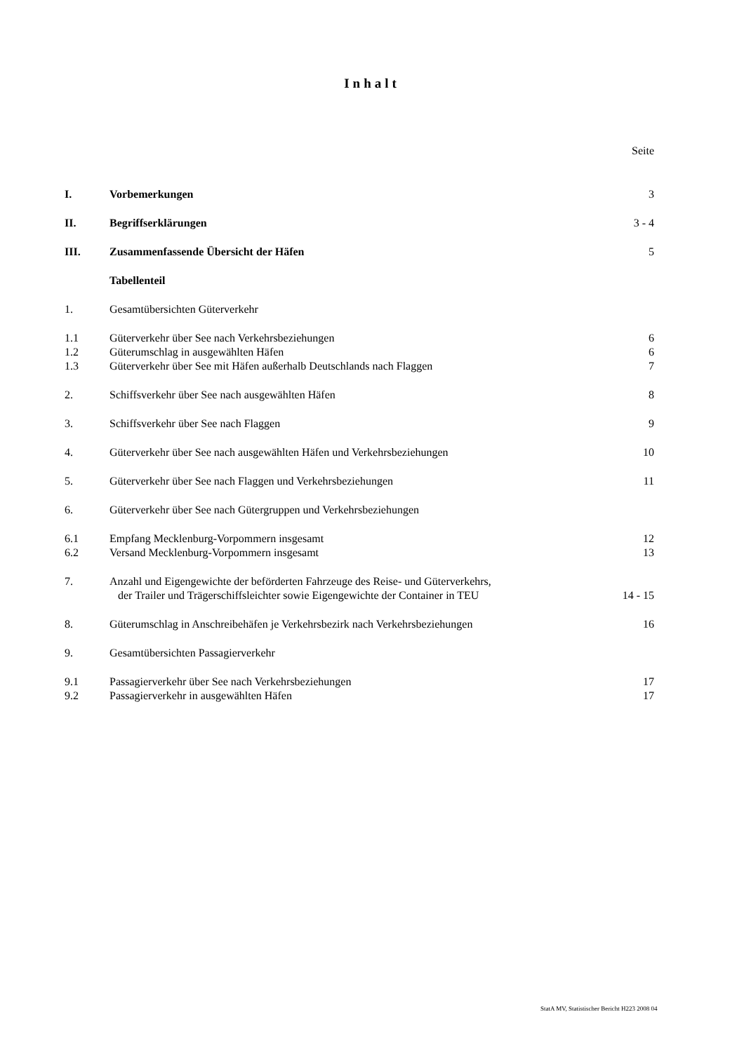Inhalt
| | | Seite |
| I. | Vorbemerkungen | 3 |
| II. | Begriffserklärungen | 3 - 4 |
| III. | Zusammenfassende Übersicht der Häfen | 5 |
| | Tabellenteil | |
| 1. | Gesamtübersichten Güterverkehr | |
| 1.1 | Güterverkehr über See nach Verkehrsbeziehungen | 6 |
| 1.2 | Güterumschlag in ausgewählten Häfen | 6 |
| 1.3 | Güterverkehr über See mit Häfen außerhalb Deutschlands nach Flaggen | 7 |
| 2. | Schiffsverkehr über See nach ausgewählten Häfen | 8 |
| 3. | Schiffsverkehr über See nach Flaggen | 9 |
| 4. | Güterverkehr über See nach ausgewählten Häfen und Verkehrsbeziehungen | 10 |
| 5. | Güterverkehr über See nach Flaggen und Verkehrsbeziehungen | 11 |
| 6. | Güterverkehr über See nach Gütergruppen und Verkehrsbeziehungen | |
| 6.1 | Empfang Mecklenburg-Vorpommern insgesamt | 12 |
| 6.2 | Versand Mecklenburg-Vorpommern insgesamt | 13 |
| 7. | Anzahl und Eigengewichte der beförderten Fahrzeuge des Reise- und Güterverkehrs, der Trailer und Trägerschiffsleichter sowie Eigengewichte der Container in TEU | 14 - 15 |
| 8. | Güterumschlag in Anschreibehäfen je Verkehrsbezirk nach Verkehrsbeziehungen | 16 |
| 9. | Gesamtübersichten Passagierverkehr | |
| 9.1 | Passagierverkehr über See nach Verkehrsbeziehungen | 17 |
| 9.2 | Passagierverkehr in ausgewählten Häfen | 17 |
StatA MV, Statistischer Bericht H223 2008 04